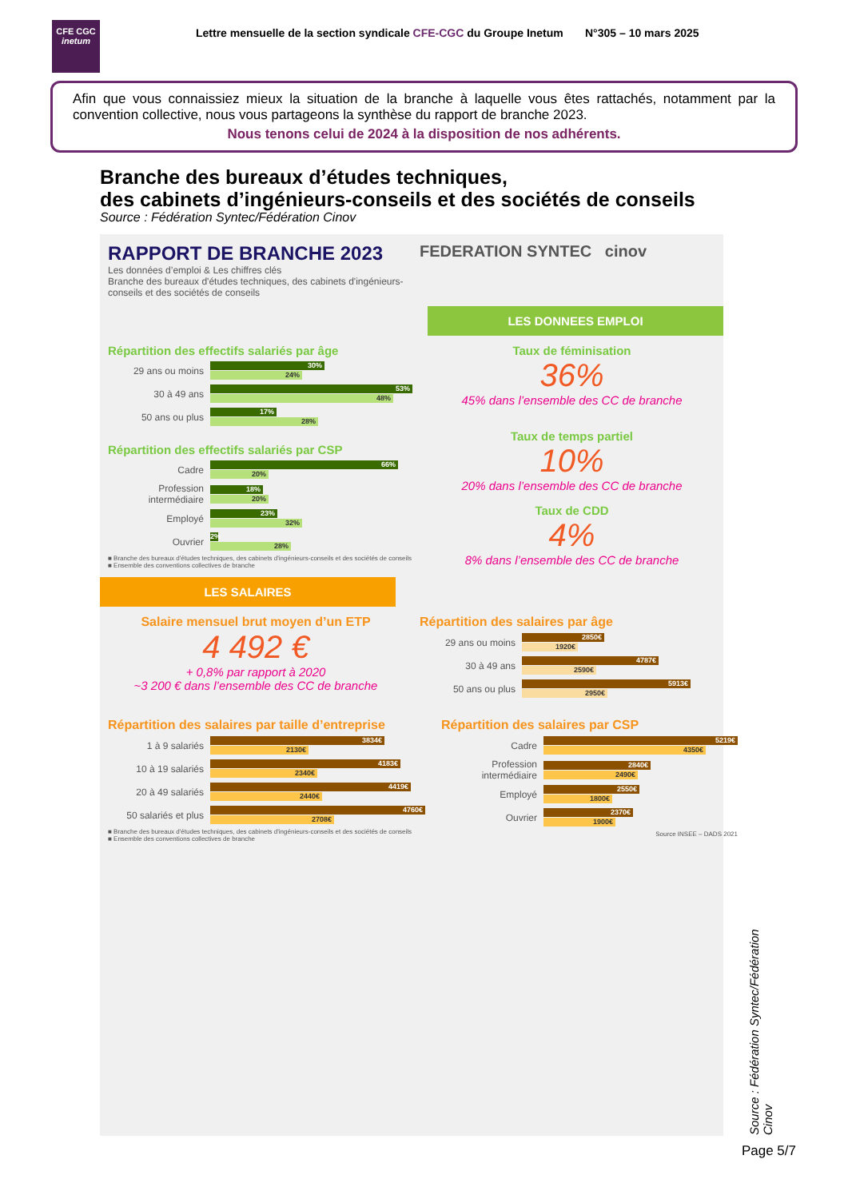CFE CGC
inetum
Lettre mensuelle de la section syndicale CFE-CGC du Groupe Inetum N°305 – 10 mars 2025
Afin que vous connaissiez mieux la situation de la branche à laquelle vous êtes rattachés, notamment par la convention collective, nous vous partageons la synthèse du rapport de branche 2023.
Nous tenons celui de 2024 à la disposition de nos adhérents.
Branche des bureaux d’études techniques,
des cabinets d’ingénieurs-conseils et des sociétés de conseils
Source : Fédération Syntec/Fédération Cinov
RAPPORT DE BRANCHE 2023
Les données d’emploi & Les chiffres clés
Branche des bureaux d'études techniques, des cabinets d'ingénieurs-conseils et des sociétés de conseils
FEDERATION SYNTEC cinov
LES DONNEES EMPLOI
Répartition des effectifs salariés par âge
29 ans ou moins
30%
24%
30 à 49 ans
53%
48%
50 ans ou plus
17%
28%
Répartition des effectifs salariés par CSP
Cadre
66%
20%
Profession intermédiaire
18%
20%
Employé
23%
32%
Ouvrier
2%
28%
■ Branche des bureaux d'études techniques, des cabinets d'ingénieurs-conseils et des sociétés de conseils
■ Ensemble des conventions collectives de branche
Taux de féminisation
36%
45% dans l’ensemble des CC de branche
Taux de temps partiel
10%
20% dans l’ensemble des CC de branche
Taux de CDD
4%
8% dans l’ensemble des CC de branche
LES SALAIRES
Salaire mensuel brut moyen d’un ETP
4 492 €
+ 0,8% par rapport à 2020
~3 200 € dans l’ensemble des CC de branche
Répartition des salaires par âge
29 ans ou moins
2850€
1920€
30 à 49 ans
4787€
2590€
50 ans ou plus
5913€
2950€
Répartition des salaires par taille d’entreprise
1 à 9 salariés
3834€
2130€
10 à 19 salariés
4183€
2340€
20 à 49 salariés
4419€
2440€
50 salariés et plus
4760€
2708€
■ Branche des bureaux d'études techniques, des cabinets d'ingénieurs-conseils et des sociétés de conseils
■ Ensemble des conventions collectives de branche
Répartition des salaires par CSP
Cadre
5219€
4350€
Profession intermédiaire
2840€
2490€
Employé
2550€
1800€
Ouvrier
2370€
1900€
Source INSEE – DADS 2021
Source : Fédération Syntec/Fédération Cinov
Page 5/7